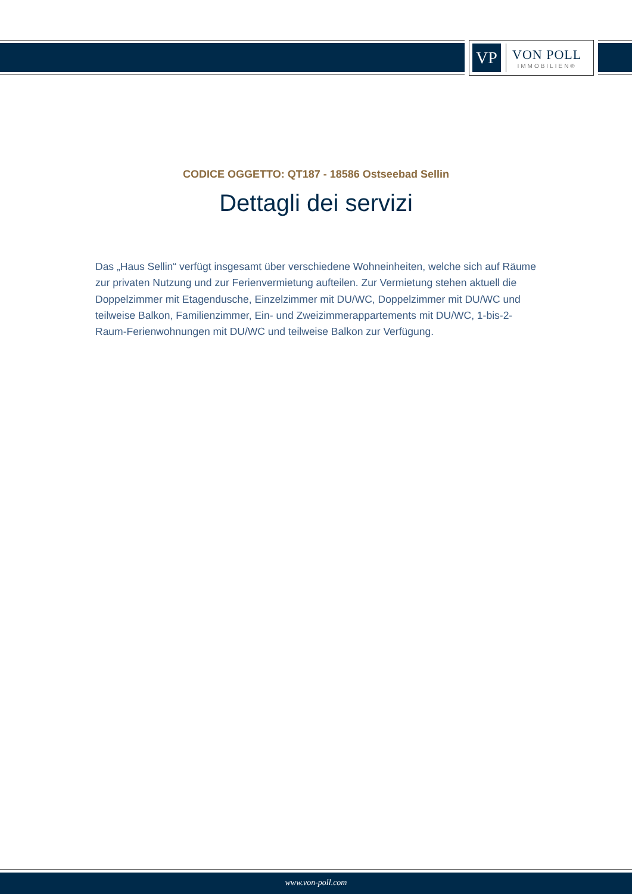VP
VON POLL
IMMOBILIEN®
CODICE OGGETTO: QT187 - 18586 Ostseebad Sellin
Dettagli dei servizi
Das „Haus Sellin“ verfügt insgesamt über verschiedene Wohneinheiten, welche sich auf Räume zur privaten Nutzung und zur Ferienvermietung aufteilen. Zur Vermietung stehen aktuell die Doppelzimmer mit Etagendusche, Einzelzimmer mit DU/WC, Doppelzimmer mit DU/WC und teilweise Balkon, Familienzimmer, Ein- und Zweizimmerappartements mit DU/WC, 1-bis-2-Raum-Ferienwohnungen mit DU/WC und teilweise Balkon zur Verfügung.
www.von-poll.com